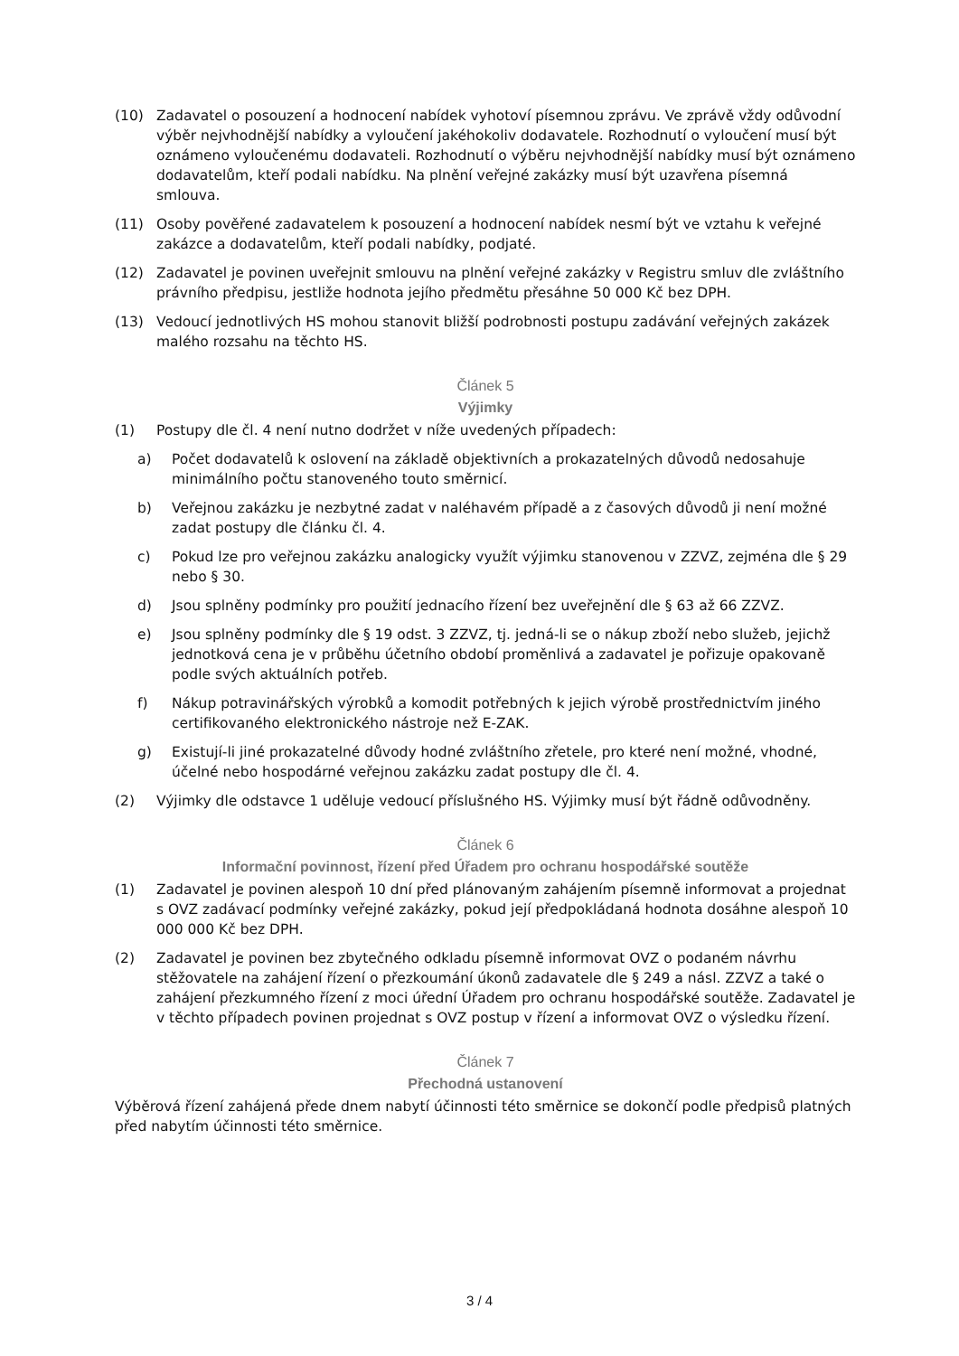(10) Zadavatel o posouzení a hodnocení nabídek vyhotoví písemnou zprávu. Ve zprávě vždy odůvodní výběr nejvhodnější nabídky a vyloučení jakéhokoliv dodavatele. Rozhodnutí o vyloučení musí být oznámeno vyloučenému dodavateli. Rozhodnutí o výběru nejvhodnější nabídky musí být oznámeno dodavatelům, kteří podali nabídku. Na plnění veřejné zakázky musí být uzavřena písemná smlouva.
(11) Osoby pověřené zadavatelem k posouzení a hodnocení nabídek nesmí být ve vztahu k veřejné zakázce a dodavatelům, kteří podali nabídky, podjaté.
(12) Zadavatel je povinen uveřejnit smlouvu na plnění veřejné zakázky v Registru smluv dle zvláštního právního předpisu, jestliže hodnota jejího předmětu přesáhne 50 000 Kč bez DPH.
(13) Vedoucí jednotlivých HS mohou stanovit bližší podrobnosti postupu zadávání veřejných zakázek malého rozsahu na těchto HS.
Článek 5
Výjimky
(1) Postupy dle čl. 4 není nutno dodržet v níže uvedených případech:
a) Počet dodavatelů k oslovení na základě objektivních a prokazatelných důvodů nedosahuje minimálního počtu stanoveného touto směrnicí.
b) Veřejnou zakázku je nezbytné zadat v naléhavém případě a z časových důvodů ji není možné zadat postupy dle článku čl. 4.
c) Pokud lze pro veřejnou zakázku analogicky využít výjimku stanovenou v ZZVZ, zejména dle § 29 nebo § 30.
d) Jsou splněny podmínky pro použití jednacího řízení bez uveřejnění dle § 63 až 66 ZZVZ.
e) Jsou splněny podmínky dle § 19 odst. 3 ZZVZ, tj. jedná-li se o nákup zboží nebo služeb, jejichž jednotková cena je v průběhu účetního období proměnlivá a zadavatel je pořizuje opakovaně podle svých aktuálních potřeb.
f) Nákup potravinářských výrobků a komodit potřebných k jejich výrobě prostřednictvím jiného certifikovaného elektronického nástroje než E-ZAK.
g) Existují-li jiné prokazatelné důvody hodné zvláštního zřetele, pro které není možné, vhodné, účelné nebo hospodárné veřejnou zakázku zadat postupy dle čl. 4.
(2) Výjimky dle odstavce 1 uděluje vedoucí příslušného HS. Výjimky musí být řádně odůvodněny.
Článek 6
Informační povinnost, řízení před Úřadem pro ochranu hospodářské soutěže
(1) Zadavatel je povinen alespoň 10 dní před plánovaným zahájením písemně informovat a projednat s OVZ zadávací podmínky veřejné zakázky, pokud její předpokládaná hodnota dosáhne alespoň 10 000 000 Kč bez DPH.
(2) Zadavatel je povinen bez zbytečného odkladu písemně informovat OVZ o podaném návrhu stěžovatele na zahájení řízení o přezkoumání úkonů zadavatele dle § 249 a násl. ZZVZ a také o zahájení přezkumného řízení z moci úřední Úřadem pro ochranu hospodářské soutěže. Zadavatel je v těchto případech povinen projednat s OVZ postup v řízení a informovat OVZ o výsledku řízení.
Článek 7
Přechodná ustanovení
Výběrová řízení zahájená přede dnem nabytí účinnosti této směrnice se dokončí podle předpisů platných před nabytím účinnosti této směrnice.
3 / 4